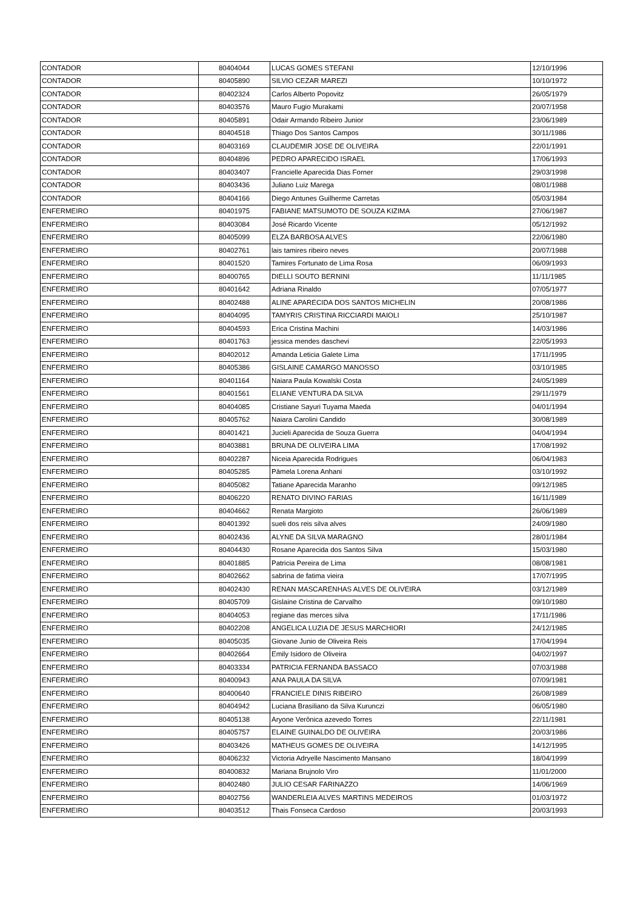| CONTADOR | 80404044 | LUCAS GOMES STEFANI | 12/10/1996 |
| CONTADOR | 80405890 | SILVIO CEZAR MAREZI | 10/10/1972 |
| CONTADOR | 80402324 | Carlos Alberto Popovitz | 26/05/1979 |
| CONTADOR | 80403576 | Mauro Fugio Murakami | 20/07/1958 |
| CONTADOR | 80405891 | Odair Armando Ribeiro Junior | 23/06/1989 |
| CONTADOR | 80404518 | Thiago Dos Santos Campos | 30/11/1986 |
| CONTADOR | 80403169 | CLAUDEMIR JOSE DE OLIVEIRA | 22/01/1991 |
| CONTADOR | 80404896 | PEDRO APARECIDO ISRAEL | 17/06/1993 |
| CONTADOR | 80403407 | Francielle Aparecida Dias Forner | 29/03/1998 |
| CONTADOR | 80403436 | Juliano Luiz Marega | 08/01/1988 |
| CONTADOR | 80404166 | Diego Antunes Guilherme Carretas | 05/03/1984 |
| ENFERMEIRO | 80401975 | FABIANE MATSUMOTO DE SOUZA KIZIMA | 27/06/1987 |
| ENFERMEIRO | 80403084 | José Ricardo Vicente | 05/12/1992 |
| ENFERMEIRO | 80405099 | ELZA BARBOSA ALVES | 22/06/1980 |
| ENFERMEIRO | 80402761 | lais tamires ribeiro neves | 20/07/1988 |
| ENFERMEIRO | 80401520 | Tamires Fortunato de Lima Rosa | 06/09/1993 |
| ENFERMEIRO | 80400765 | DIELLI SOUTO BERNINI | 11/11/1985 |
| ENFERMEIRO | 80401642 | Adriana Rinaldo | 07/05/1977 |
| ENFERMEIRO | 80402488 | ALINE APARECIDA DOS SANTOS MICHELIN | 20/08/1986 |
| ENFERMEIRO | 80404095 | TAMYRIS CRISTINA RICCIARDI MAIOLI | 25/10/1987 |
| ENFERMEIRO | 80404593 | Erica Cristina Machini | 14/03/1986 |
| ENFERMEIRO | 80401763 | jessica mendes daschevi | 22/05/1993 |
| ENFERMEIRO | 80402012 | Amanda Leticia Galete Lima | 17/11/1995 |
| ENFERMEIRO | 80405386 | GISLAINE CAMARGO MANOSSO | 03/10/1985 |
| ENFERMEIRO | 80401164 | Naiara Paula Kowalski Costa | 24/05/1989 |
| ENFERMEIRO | 80401561 | ELIANE VENTURA DA SILVA | 29/11/1979 |
| ENFERMEIRO | 80404085 | Cristiane Sayuri Tuyama Maeda | 04/01/1994 |
| ENFERMEIRO | 80405762 | Naiara Carolini Candido | 30/08/1989 |
| ENFERMEIRO | 80401421 | Jucieli Aparecida de Souza Guerra | 04/04/1994 |
| ENFERMEIRO | 80403881 | BRUNA DE OLIVEIRA LIMA | 17/08/1992 |
| ENFERMEIRO | 80402287 | Niceia Aparecida Rodrigues | 06/04/1983 |
| ENFERMEIRO | 80405285 | Pâmela Lorena Anhani | 03/10/1992 |
| ENFERMEIRO | 80405082 | Tatiane Aparecida Maranho | 09/12/1985 |
| ENFERMEIRO | 80406220 | RENATO DIVINO FARIAS | 16/11/1989 |
| ENFERMEIRO | 80404662 | Renata Margioto | 26/06/1989 |
| ENFERMEIRO | 80401392 | sueli dos reis silva alves | 24/09/1980 |
| ENFERMEIRO | 80402436 | ALYNE DA SILVA MARAGNO | 28/01/1984 |
| ENFERMEIRO | 80404430 | Rosane Aparecida dos Santos Silva | 15/03/1980 |
| ENFERMEIRO | 80401885 | Patricia Pereira de Lima | 08/08/1981 |
| ENFERMEIRO | 80402662 | sabrina de fatima vieira | 17/07/1995 |
| ENFERMEIRO | 80402430 | RENAN MASCARENHAS ALVES DE OLIVEIRA | 03/12/1989 |
| ENFERMEIRO | 80405709 | Gislaine Cristina de Carvalho | 09/10/1980 |
| ENFERMEIRO | 80404053 | regiane das merces silva | 17/11/1986 |
| ENFERMEIRO | 80402208 | ANGELICA LUZIA DE JESUS MARCHIORI | 24/12/1985 |
| ENFERMEIRO | 80405035 | Giovane Junio de Oliveira Reis | 17/04/1994 |
| ENFERMEIRO | 80402664 | Emily Isidoro de Oliveira | 04/02/1997 |
| ENFERMEIRO | 80403334 | PATRICIA FERNANDA BASSACO | 07/03/1988 |
| ENFERMEIRO | 80400943 | ANA PAULA DA SILVA | 07/09/1981 |
| ENFERMEIRO | 80400640 | FRANCIELE DINIS RIBEIRO | 26/08/1989 |
| ENFERMEIRO | 80404942 | Luciana Brasiliano da Silva Kurunczi | 06/05/1980 |
| ENFERMEIRO | 80405138 | Aryone Verônica azevedo Torres | 22/11/1981 |
| ENFERMEIRO | 80405757 | ELAINE GUINALDO DE OLIVEIRA | 20/03/1986 |
| ENFERMEIRO | 80403426 | MATHEUS GOMES DE OLIVEIRA | 14/12/1995 |
| ENFERMEIRO | 80406232 | Victoria Adryelle Nascimento Mansano | 18/04/1999 |
| ENFERMEIRO | 80400832 | Mariana Brujnolo Viro | 11/01/2000 |
| ENFERMEIRO | 80402480 | JULIO CESAR FARINAZZO | 14/06/1969 |
| ENFERMEIRO | 80402756 | WANDERLEIA ALVES MARTINS MEDEIROS | 01/03/1972 |
| ENFERMEIRO | 80403512 | Thais Fonseca Cardoso | 20/03/1993 |